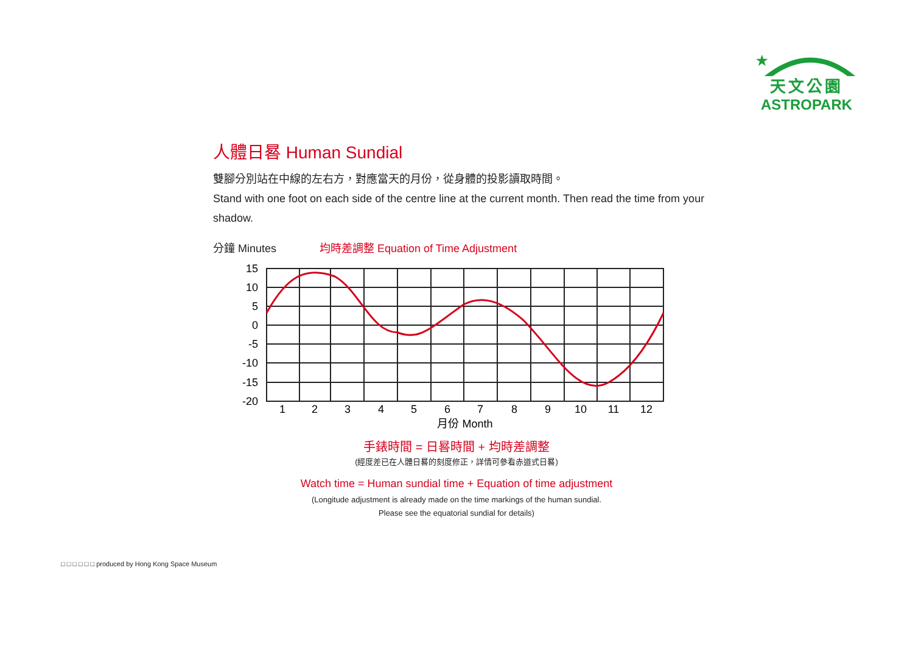★
天文公園
ASTROPARK
人體日晷 Human Sundial
雙腳分別站在中線的左右方，對應當天的月份，從身體的投影讀取時間。
Stand with one foot on each side of the centre line at the current month. Then read the time from your shadow.
分鐘 Minutes
均時差調整 Equation of Time Adjustment
15
10
5
0
-5
-10
-15
-20
1
2
3
4
5
6
7
8
9
10
11
12
月份 Month
手錶時間 = 日晷時間 + 均時差調整
(經度差已在人體日晷的刻度修正，詳情可參看赤道式日晷)
Watch time = Human sundial time + Equation of time adjustment
(Longitude adjustment is already made on the time markings of the human sundial.
Please see the equatorial sundial for details)
□ □ □ □ □ □ produced by Hong Kong Space Museum